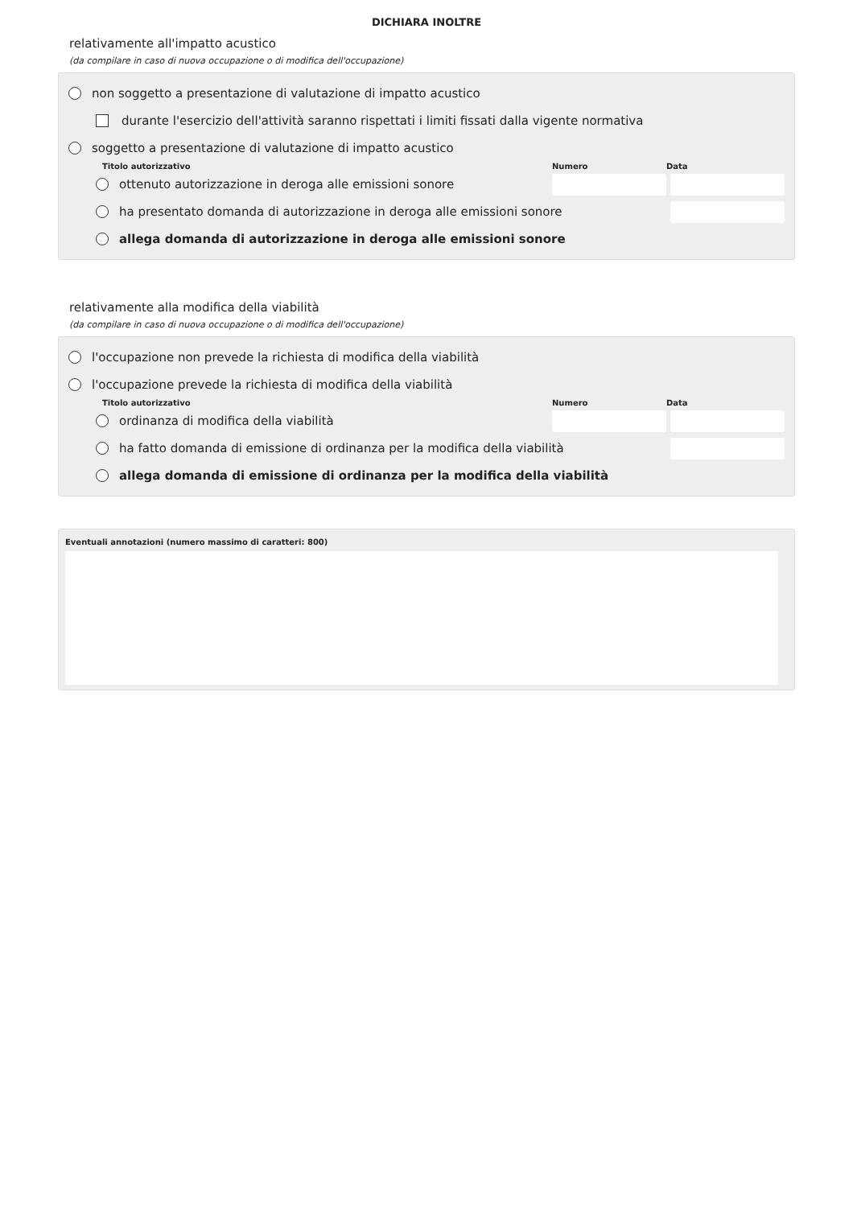DICHIARA INOLTRE
relativamente all'impatto acustico
(da compilare in caso di nuova occupazione o di modifica dell'occupazione)
non soggetto a presentazione di valutazione di impatto acustico
durante l'esercizio dell'attività saranno rispettati i limiti fissati dalla vigente normativa
soggetto a presentazione di valutazione di impatto acustico
Titolo autorizzativo Numero Data
ottenuto autorizzazione in deroga alle emissioni sonore
ha presentato domanda di autorizzazione in deroga alle emissioni sonore
allega domanda di autorizzazione in deroga alle emissioni sonore
relativamente alla modifica della viabilità
(da compilare in caso di nuova occupazione o di modifica dell'occupazione)
l'occupazione non prevede la richiesta di modifica della viabilità
l'occupazione prevede la richiesta di modifica della viabilità
Titolo autorizzativo Numero Data
ordinanza di modifica della viabilità
ha fatto domanda di emissione di ordinanza per la modifica della viabilità
allega domanda di emissione di ordinanza per la modifica della viabilità
Eventuali annotazioni (numero massimo di caratteri: 800)